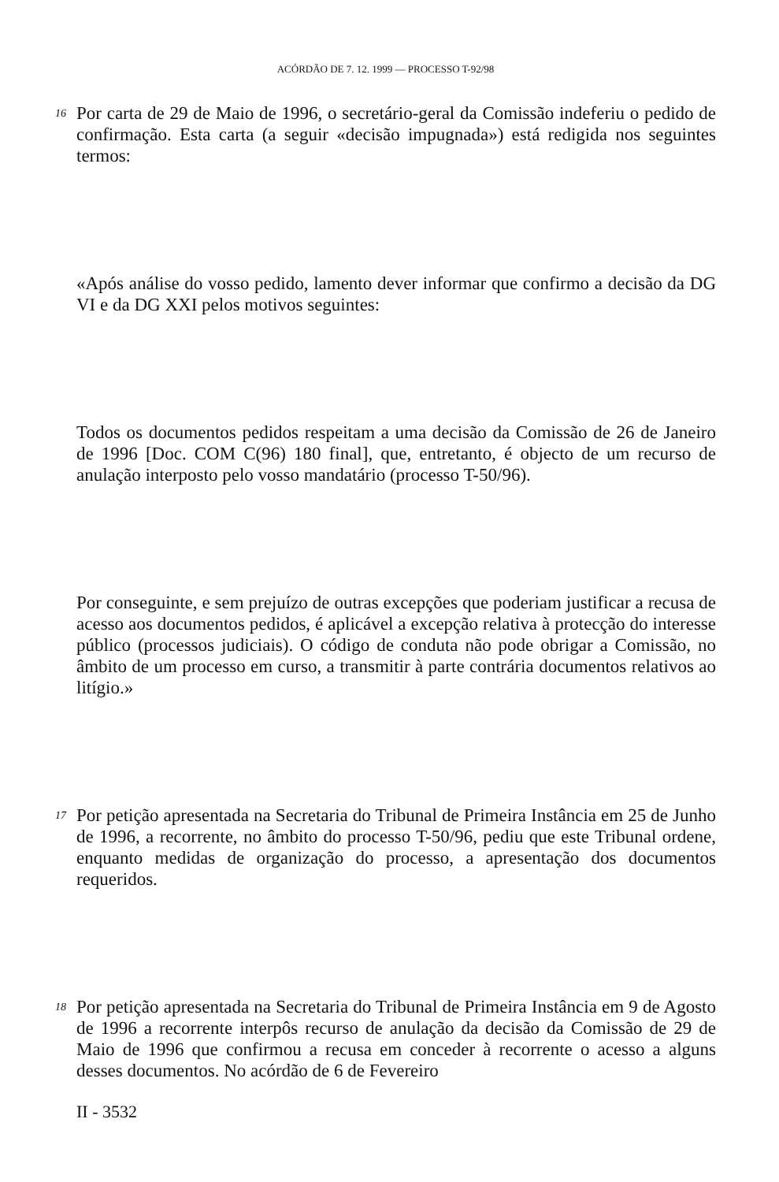ACÓRDÃO DE 7. 12. 1999 — PROCESSO T-92/98
16
Por carta de 29 de Maio de 1996, o secretário-geral da Comissão indeferiu o pedido de confirmação. Esta carta (a seguir «decisão impugnada») está redigida nos seguintes termos:
«Após análise do vosso pedido, lamento dever informar que confirmo a decisão da DG VI e da DG XXI pelos motivos seguintes:
Todos os documentos pedidos respeitam a uma decisão da Comissão de 26 de Janeiro de 1996 [Doc. COM C(96) 180 final], que, entretanto, é objecto de um recurso de anulação interposto pelo vosso mandatário (processo T-50/96).
Por conseguinte, e sem prejuízo de outras excepções que poderiam justificar a recusa de acesso aos documentos pedidos, é aplicável a excepção relativa à protecção do interesse público (processos judiciais). O código de conduta não pode obrigar a Comissão, no âmbito de um processo em curso, a transmitir à parte contrária documentos relativos ao litígio.»
17
Por petição apresentada na Secretaria do Tribunal de Primeira Instância em 25 de Junho de 1996, a recorrente, no âmbito do processo T-50/96, pediu que este Tribunal ordene, enquanto medidas de organização do processo, a apresentação dos documentos requeridos.
18
Por petição apresentada na Secretaria do Tribunal de Primeira Instância em 9 de Agosto de 1996 a recorrente interpôs recurso de anulação da decisão da Comissão de 29 de Maio de 1996 que confirmou a recusa em conceder à recorrente o acesso a alguns desses documentos. No acórdão de 6 de Fevereiro
II - 3532